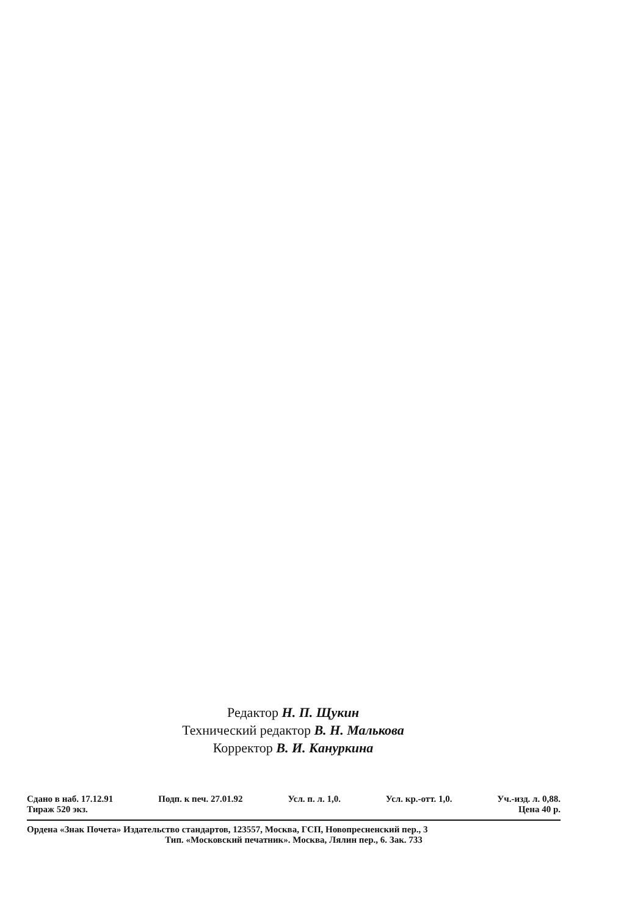Редактор Н. П. Щукин
Технический редактор В. Н. Малькова
Корректор В. И. Кануркина
Сдано в наб. 17.12.91 Подп. к печ. 27.01.92 Усл. п. л. 1,0. Усл. кр.-отт. 1,0. Уч.-изд. л. 0,88.
Тираж 520 экз. Цена 40 р.
Ордена «Знак Почета» Издательство стандартов, 123557, Москва, ГСП, Новопресненский пер., 3
Тип. «Московский печатник». Москва, Лялин пер., 6. Зак. 733